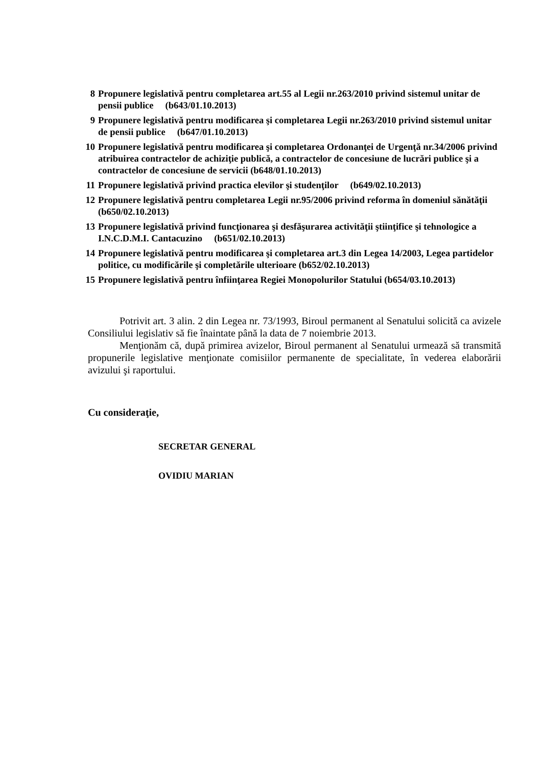8 Propunere legislativă pentru completarea art.55 al Legii nr.263/2010 privind sistemul unitar de pensii publice (b643/01.10.2013)
9 Propunere legislativă pentru modificarea şi completarea Legii nr.263/2010 privind sistemul unitar de pensii publice (b647/01.10.2013)
10 Propunere legislativă pentru modificarea şi completarea Ordonanţei de Urgenţă nr.34/2006 privind atribuirea contractelor de achiziţie publică, a contractelor de concesiune de lucrări publice şi a contractelor de concesiune de servicii (b648/01.10.2013)
11 Propunere legislativă privind practica elevilor şi studenţilor (b649/02.10.2013)
12 Propunere legislativă pentru completarea Legii nr.95/2006 privind reforma în domeniul sănătăţii (b650/02.10.2013)
13 Propunere legislativă privind funcţionarea şi desfăşurarea activităţii ştiinţifice şi tehnologice a I.N.C.D.M.I. Cantacuzino (b651/02.10.2013)
14 Propunere legislativă pentru modificarea şi completarea art.3 din Legea 14/2003, Legea partidelor politice, cu modificările şi completările ulterioare (b652/02.10.2013)
15 Propunere legislativă pentru înfiinţarea Regiei Monopolurilor Statului (b654/03.10.2013)
Potrivit art. 3 alin. 2 din Legea nr. 73/1993, Biroul permanent al Senatului solicită ca avizele Consiliului legislativ să fie înaintate până la data de 7 noiembrie 2013.
Menţionăm că, după primirea avizelor, Biroul permanent al Senatului urmează să transmită propunerile legislative menţionate comisiilor permanente de specialitate, în vederea elaborării avizului şi raportului.
Cu consideraţie,
SECRETAR GENERAL
OVIDIU MARIAN